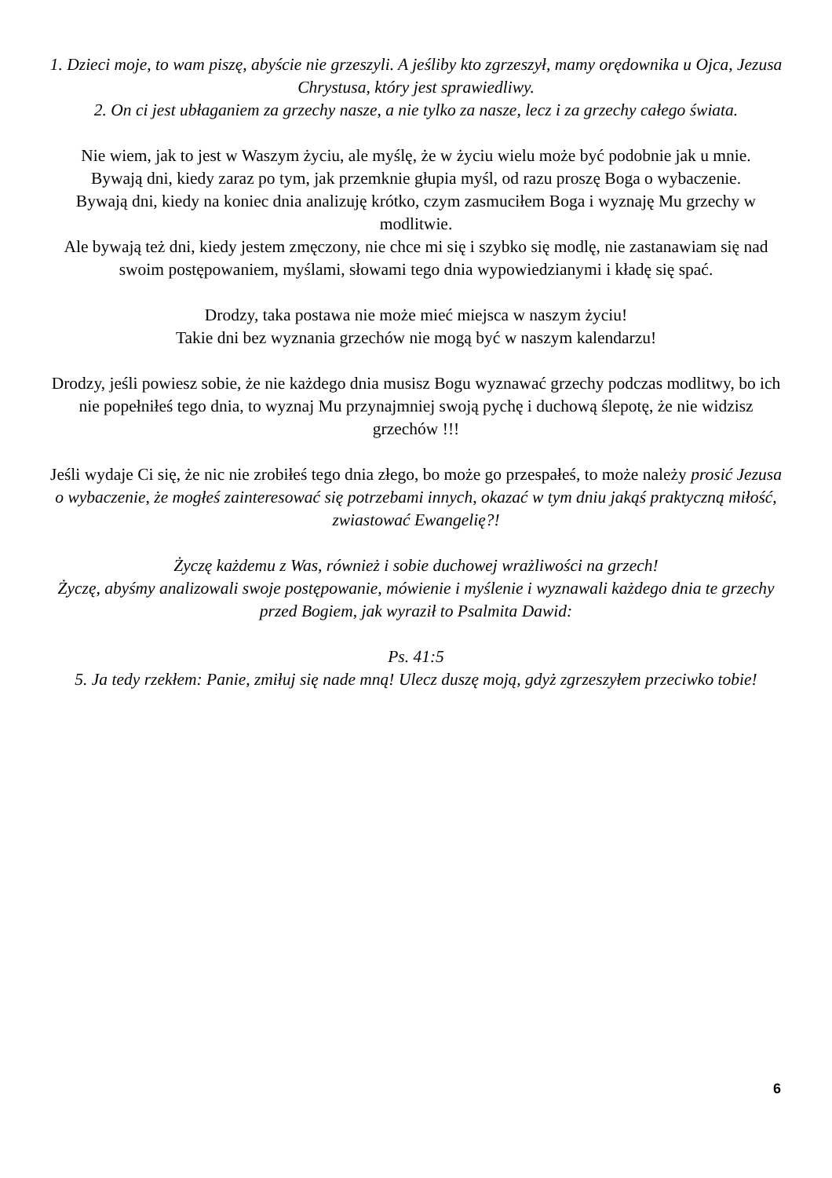1. Dzieci moje, to wam piszę, abyście nie grzeszyli. A jeśliby kto zgrzeszył, mamy orędownika u Ojca, Jezusa Chrystusa, który jest sprawiedliwy.
2. On ci jest ubłaganiem za grzechy nasze, a nie tylko za nasze, lecz i za grzechy całego świata.
Nie wiem, jak to jest w Waszym życiu, ale myślę, że w życiu wielu może być podobnie jak u mnie.
Bywają dni, kiedy zaraz po tym, jak przemknie głupia myśl, od razu proszę Boga o wybaczenie.
Bywają dni, kiedy na koniec dnia analizuję krótko, czym zasmuciłem Boga i wyznaję Mu grzechy w modlitwie.
Ale bywają też dni, kiedy jestem zmęczony, nie chce mi się i szybko się modlę, nie zastanawiam się nad swoim postępowaniem, myślami, słowami tego dnia wypowiedzianymi i kładę się spać.
Drodzy, taka postawa nie może mieć miejsca w naszym życiu!
Takie dni bez wyznania grzechów nie mogą być w naszym kalendarzu!
Drodzy, jeśli powiesz sobie, że nie każdego dnia musisz Bogu wyznawać grzechy podczas modlitwy, bo ich nie popełniłeś tego dnia, to wyznaj Mu przynajmniej swoją pychę i duchową ślepotę, że nie widzisz grzechów !!!
Jeśli wydaje Ci się, że nic nie zrobiłeś tego dnia złego, bo może go przespałeś, to może należy prosić Jezusa o wybaczenie, że mogłeś zainteresować się potrzebami innych, okazać w tym dniu jakąś praktyczną miłość, zwiastować Ewangelię?!
Życzę każdemu z Was, również i sobie duchowej wrażliwości na grzech!
Życzę, abyśmy analizowali swoje postępowanie, mówienie i myślenie i wyznawali każdego dnia te grzechy przed Bogiem, jak wyraził to Psalmita Dawid:
Ps. 41:5
5. Ja tedy rzekłem: Panie, zmiłuj się nade mną! Ulecz duszę moją, gdyż zgrzeszyłem przeciwko tobie!
6